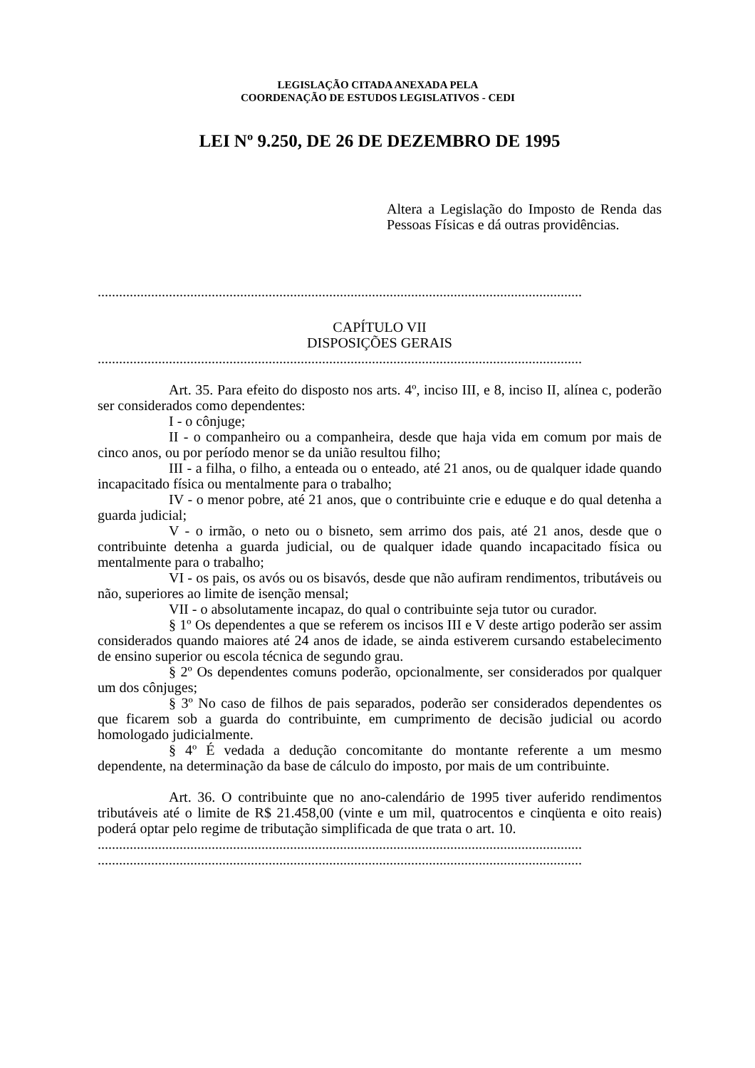LEGISLAÇÃO CITADA ANEXADA PELA
COORDENAÇÃO DE ESTUDOS LEGISLATIVOS - CEDI
LEI Nº 9.250, DE 26 DE DEZEMBRO DE 1995
Altera a Legislação do Imposto de Renda das Pessoas Físicas e dá outras providências.
........................................................................................................................................
CAPÍTULO VII
DISPOSIÇÕES GERAIS
........................................................................................................................................
Art. 35. Para efeito do disposto nos arts. 4º, inciso III, e 8, inciso II, alínea c, poderão ser considerados como dependentes:
I - o cônjuge;
II - o companheiro ou a companheira, desde que haja vida em comum por mais de cinco anos, ou por período menor se da união resultou filho;
III - a filha, o filho, a enteada ou o enteado, até 21 anos, ou de qualquer idade quando incapacitado física ou mentalmente para o trabalho;
IV - o menor pobre, até 21 anos, que o contribuinte crie e eduque e do qual detenha a guarda judicial;
V - o irmão, o neto ou o bisneto, sem arrimo dos pais, até 21 anos, desde que o contribuinte detenha a guarda judicial, ou de qualquer idade quando incapacitado física ou mentalmente para o trabalho;
VI - os pais, os avós ou os bisavós, desde que não aufiram rendimentos, tributáveis ou não, superiores ao limite de isenção mensal;
VII - o absolutamente incapaz, do qual o contribuinte seja tutor ou curador.
§ 1º Os dependentes a que se referem os incisos III e V deste artigo poderão ser assim considerados quando maiores até 24 anos de idade, se ainda estiverem cursando estabelecimento de ensino superior ou escola técnica de segundo grau.
§ 2º Os dependentes comuns poderão, opcionalmente, ser considerados por qualquer um dos cônjuges;
§ 3º No caso de filhos de pais separados, poderão ser considerados dependentes os que ficarem sob a guarda do contribuinte, em cumprimento de decisão judicial ou acordo homologado judicialmente.
§ 4º É vedada a dedução concomitante do montante referente a um mesmo dependente, na determinação da base de cálculo do imposto, por mais de um contribuinte.
Art. 36. O contribuinte que no ano-calendário de 1995 tiver auferido rendimentos tributáveis até o limite de R$ 21.458,00 (vinte e um mil, quatrocentos e cinqüenta e oito reais) poderá optar pelo regime de tributação simplificada de que trata o art. 10.
........................................................................................................................................
........................................................................................................................................